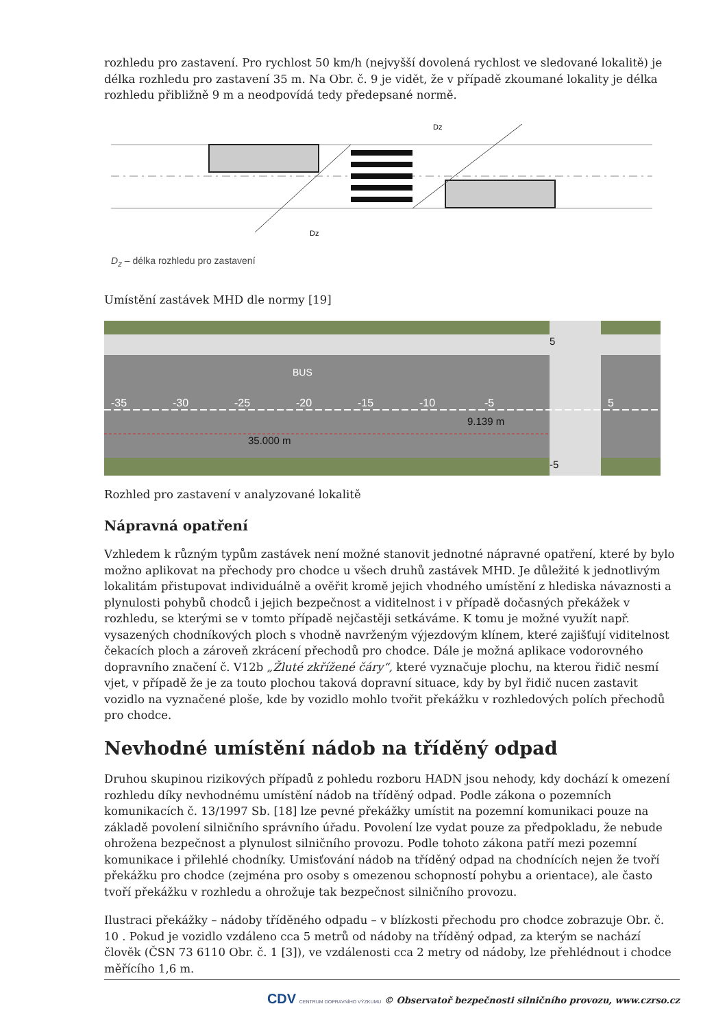rozhledu pro zastavení. Pro rychlost 50 km/h (nejvyšší dovolená rychlost ve sledované lokalitě) je délka rozhledu pro zastavení 35 m. Na Obr. č. 9 je vidět, že v případě zkoumané lokality je délka rozhledu přibližně 9 m a neodpovídá tedy předepsané normě.
Dz
Dz
D<sub>z</sub> – délka rozhledu pro zastavení
Umístění zastávek MHD dle normy [19]
-35
-30
-25
-20
-15
-10
-5
5
9.139 m
35.000 m
5
-5
BUS
Rozhled pro zastavení v analyzované lokalitě
Nápravná opatření
Vzhledem k různým typům zastávek není možné stanovit jednotné nápravné opatření, které by bylo možno aplikovat na přechody pro chodce u všech druhů zastávek MHD. Je důležité k jednotlivým lokalitám přistupovat individuálně a ověřit kromě jejich vhodného umístění z hlediska návaznosti a plynulosti pohybů chodců i jejich bezpečnost a viditelnost i v případě dočasných překážek v rozhledu, se kterými se v tomto případě nejčastěji setkáváme. K tomu je možné využít např. vysazených chodníkových ploch s vhodně navrženým výjezdovým klínem, které zajišťují viditelnost čekacích ploch a zároveň zkrácení přechodů pro chodce. Dále je možná aplikace vodorovného dopravního značení č. V12b „Žluté zkřížené čáry“, které vyznačuje plochu, na kterou řidič nesmí vjet, v případě že je za touto plochou taková dopravní situace, kdy by byl řidič nucen zastavit vozidlo na vyznačené ploše, kde by vozidlo mohlo tvořit překážku v rozhledových polích přechodů pro chodce.
Nevhodné umístění nádob na tříděný odpad
Druhou skupinou rizikových případů z pohledu rozboru HADN jsou nehody, kdy dochází k omezení rozhledu díky nevhodnému umístění nádob na tříděný odpad. Podle zákona o pozemních komunikacích č. 13/1997 Sb. [18] lze pevné překážky umístit na pozemní komunikaci pouze na základě povolení silničního správního úřadu. Povolení lze vydat pouze za předpokladu, že nebude ohrožena bezpečnost a plynulost silničního provozu. Podle tohoto zákona patří mezi pozemní komunikace i přilehlé chodníky. Umisťování nádob na tříděný odpad na chodnících nejen že tvoří překážku pro chodce (zejména pro osoby s omezenou schopností pohybu a orientace), ale často tvoří překážku v rozhledu a ohrožuje tak bezpečnost silničního provozu.
Ilustraci překážky – nádoby tříděného odpadu – v blízkosti přechodu pro chodce zobrazuje Obr. č. 10 . Pokud je vozidlo vzdáleno cca 5 metrů od nádoby na tříděný odpad, za kterým se nachází člověk (ČSN 73 6110 Obr. č. 1 [3]), ve vzdálenosti cca 2 metry od nádoby, lze přehlédnout i chodce měřícího 1,6 m.
CDV CENTRUM DOPRAVNÍHO VÝZKUMU © Observatoř bezpečnosti silničního provozu, www.czrso.cz